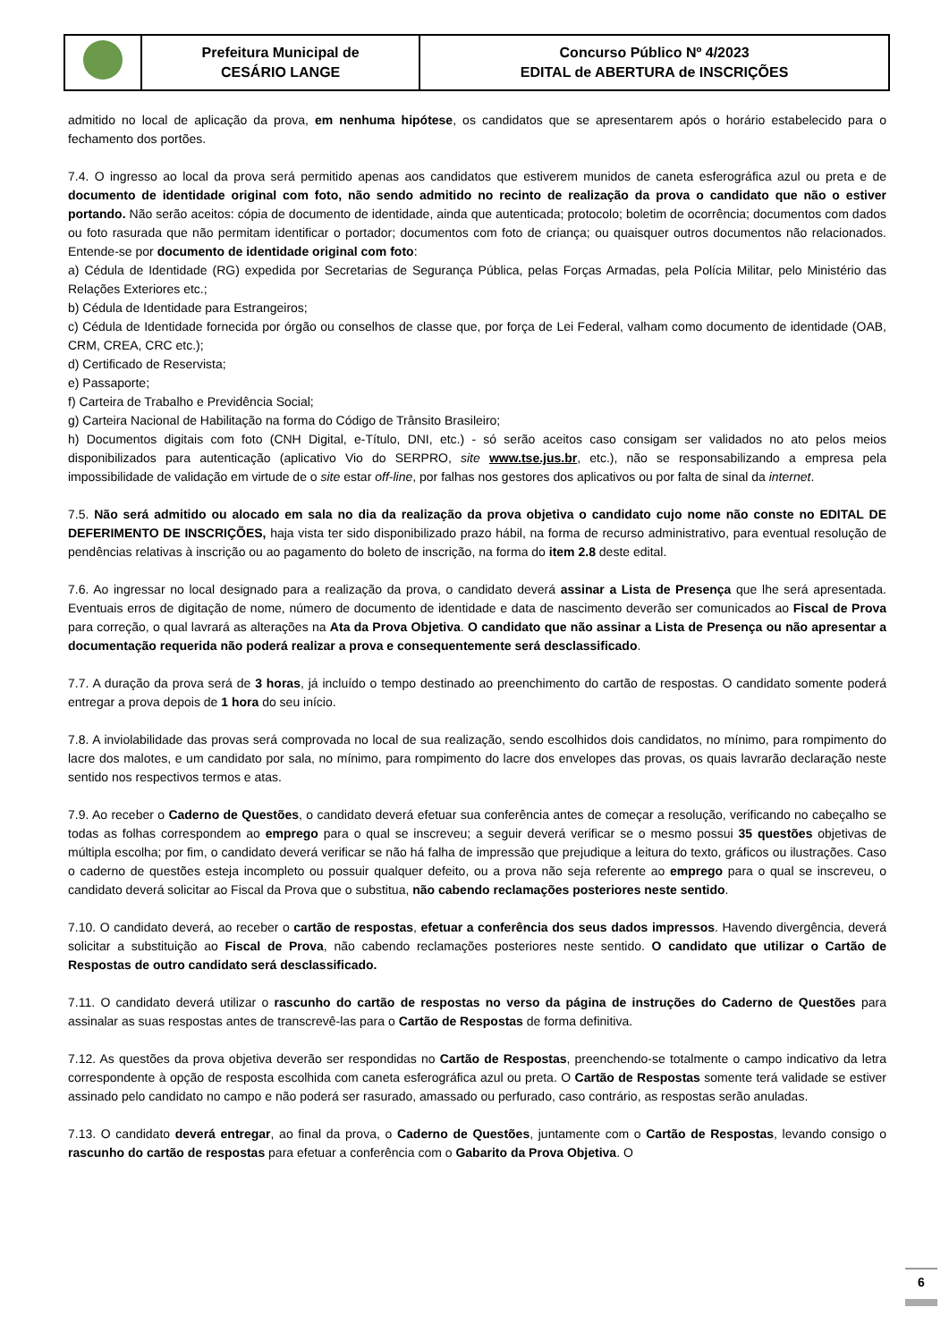| | Prefeitura Municipal de CESÁRIO LANGE | Concurso Público Nº 4/2023 EDITAL de ABERTURA de INSCRIÇÕES |
admitido no local de aplicação da prova, em nenhuma hipótese, os candidatos que se apresentarem após o horário estabelecido para o fechamento dos portões.
7.4. O ingresso ao local da prova será permitido apenas aos candidatos que estiverem munidos de caneta esferográfica azul ou preta e de documento de identidade original com foto, não sendo admitido no recinto de realização da prova o candidato que não o estiver portando. Não serão aceitos: cópia de documento de identidade, ainda que autenticada; protocolo; boletim de ocorrência; documentos com dados ou foto rasurada que não permitam identificar o portador; documentos com foto de criança; ou quaisquer outros documentos não relacionados. Entende-se por documento de identidade original com foto:
a) Cédula de Identidade (RG) expedida por Secretarias de Segurança Pública, pelas Forças Armadas, pela Polícia Militar, pelo Ministério das Relações Exteriores etc.;
b) Cédula de Identidade para Estrangeiros;
c) Cédula de Identidade fornecida por órgão ou conselhos de classe que, por força de Lei Federal, valham como documento de identidade (OAB, CRM, CREA, CRC etc.);
d) Certificado de Reservista;
e) Passaporte;
f) Carteira de Trabalho e Previdência Social;
g) Carteira Nacional de Habilitação na forma do Código de Trânsito Brasileiro;
h) Documentos digitais com foto (CNH Digital, e-Título, DNI, etc.) - só serão aceitos caso consigam ser validados no ato pelos meios disponibilizados para autenticação (aplicativo Vio do SERPRO, site www.tse.jus.br, etc.), não se responsabilizando a empresa pela impossibilidade de validação em virtude de o site estar off-line, por falhas nos gestores dos aplicativos ou por falta de sinal da internet.
7.5. Não será admitido ou alocado em sala no dia da realização da prova objetiva o candidato cujo nome não conste no EDITAL DE DEFERIMENTO DE INSCRIÇÕES, haja vista ter sido disponibilizado prazo hábil, na forma de recurso administrativo, para eventual resolução de pendências relativas à inscrição ou ao pagamento do boleto de inscrição, na forma do item 2.8 deste edital.
7.6. Ao ingressar no local designado para a realização da prova, o candidato deverá assinar a Lista de Presença que lhe será apresentada. Eventuais erros de digitação de nome, número de documento de identidade e data de nascimento deverão ser comunicados ao Fiscal de Prova para correção, o qual lavrará as alterações na Ata da Prova Objetiva. O candidato que não assinar a Lista de Presença ou não apresentar a documentação requerida não poderá realizar a prova e consequentemente será desclassificado.
7.7. A duração da prova será de 3 horas, já incluído o tempo destinado ao preenchimento do cartão de respostas. O candidato somente poderá entregar a prova depois de 1 hora do seu início.
7.8. A inviolabilidade das provas será comprovada no local de sua realização, sendo escolhidos dois candidatos, no mínimo, para rompimento do lacre dos malotes, e um candidato por sala, no mínimo, para rompimento do lacre dos envelopes das provas, os quais lavrarão declaração neste sentido nos respectivos termos e atas.
7.9. Ao receber o Caderno de Questões, o candidato deverá efetuar sua conferência antes de começar a resolução, verificando no cabeçalho se todas as folhas correspondem ao emprego para o qual se inscreveu; a seguir deverá verificar se o mesmo possui 35 questões objetivas de múltipla escolha; por fim, o candidato deverá verificar se não há falha de impressão que prejudique a leitura do texto, gráficos ou ilustrações. Caso o caderno de questões esteja incompleto ou possuir qualquer defeito, ou a prova não seja referente ao emprego para o qual se inscreveu, o candidato deverá solicitar ao Fiscal da Prova que o substitua, não cabendo reclamações posteriores neste sentido.
7.10. O candidato deverá, ao receber o cartão de respostas, efetuar a conferência dos seus dados impressos. Havendo divergência, deverá solicitar a substituição ao Fiscal de Prova, não cabendo reclamações posteriores neste sentido. O candidato que utilizar o Cartão de Respostas de outro candidato será desclassificado.
7.11. O candidato deverá utilizar o rascunho do cartão de respostas no verso da página de instruções do Caderno de Questões para assinalar as suas respostas antes de transcrevê-las para o Cartão de Respostas de forma definitiva.
7.12. As questões da prova objetiva deverão ser respondidas no Cartão de Respostas, preenchendo-se totalmente o campo indicativo da letra correspondente à opção de resposta escolhida com caneta esferográfica azul ou preta. O Cartão de Respostas somente terá validade se estiver assinado pelo candidato no campo e não poderá ser rasurado, amassado ou perfurado, caso contrário, as respostas serão anuladas.
7.13. O candidato deverá entregar, ao final da prova, o Caderno de Questões, juntamente com o Cartão de Respostas, levando consigo o rascunho do cartão de respostas para efetuar a conferência com o Gabarito da Prova Objetiva. O
6